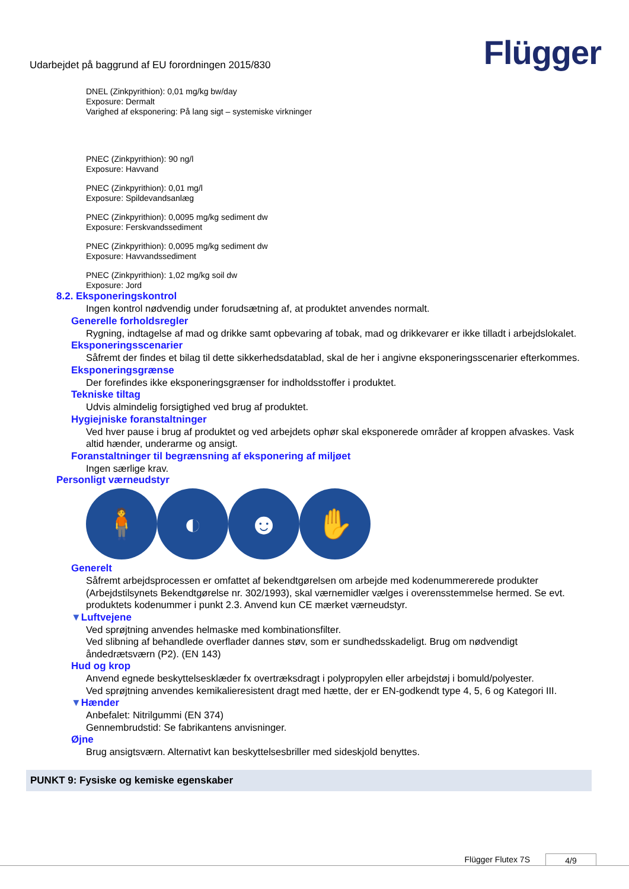Udarbejdet på baggrund af EU forordningen 2015/830
Flügger
DNEL (Zinkpyrithion): 0,01 mg/kg bw/day
Exposure: Dermalt
Varighed af eksponering: På lang sigt – systemiske virkninger
PNEC (Zinkpyrithion): 90 ng/l
Exposure: Havvand
PNEC (Zinkpyrithion): 0,01 mg/l
Exposure: Spildevandsanlæg
PNEC (Zinkpyrithion): 0,0095 mg/kg sediment dw
Exposure: Ferskvandssediment
PNEC (Zinkpyrithion): 0,0095 mg/kg sediment dw
Exposure: Havvandssediment
PNEC (Zinkpyrithion): 1,02 mg/kg soil dw
Exposure: Jord
8.2. Eksponeringskontrol
Ingen kontrol nødvendig under forudsætning af, at produktet anvendes normalt.
Generelle forholdsregler
Rygning, indtagelse af mad og drikke samt opbevaring af tobak, mad og drikkevarer er ikke tilladt i arbejdslokalet.
Eksponeringsscenarier
Såfremt der findes et bilag til dette sikkerhedsdatablad, skal de her i angivne eksponeringsscenarier efterkommes.
Eksponeringsgrænse
Der forefindes ikke eksponeringsgrænser for indholdsstoffer i produktet.
Tekniske tiltag
Udvis almindelig forsigtighed ved brug af produktet.
Hygiejniske foranstaltninger
Ved hver pause i brug af produktet og ved arbejdets ophør skal eksponerede områder af kroppen afvaskes. Vask altid hænder, underarme og ansigt.
Foranstaltninger til begrænsning af eksponering af miljøet
Ingen særlige krav.
Personligt værneudstyr
🧍 ◐ ☻ ✋
Generelt
Såfremt arbejdsprocessen er omfattet af bekendtgørelsen om arbejde med kodenummererede produkter (Arbejdstilsynets Bekendtgørelse nr. 302/1993), skal værnemidler vælges i overensstemmelse hermed. Se evt. produktets kodenummer i punkt 2.3. Anvend kun CE mærket værneudstyr.
▼Luftvejene
Ved sprøjtning anvendes helmaske med kombinationsfilter.
Ved slibning af behandlede overflader dannes støv, som er sundhedsskadeligt. Brug om nødvendigt åndedrætsværn (P2). (EN 143)
Hud og krop
Anvend egnede beskyttelsesklæder fx overtræksdragt i polypropylen eller arbejdstøj i bomuld/polyester.
Ved sprøjtning anvendes kemikalieresistent dragt med hætte, der er EN-godkendt type 4, 5, 6 og Kategori III.
▼Hænder
Anbefalet: Nitrilgummi (EN 374)
Gennembrudstid: Se fabrikantens anvisninger.
Øjne
Brug ansigtsværn. Alternativt kan beskyttelsesbriller med sideskjold benyttes.
PUNKT 9: Fysiske og kemiske egenskaber
Flügger Flutex 7S 4/9